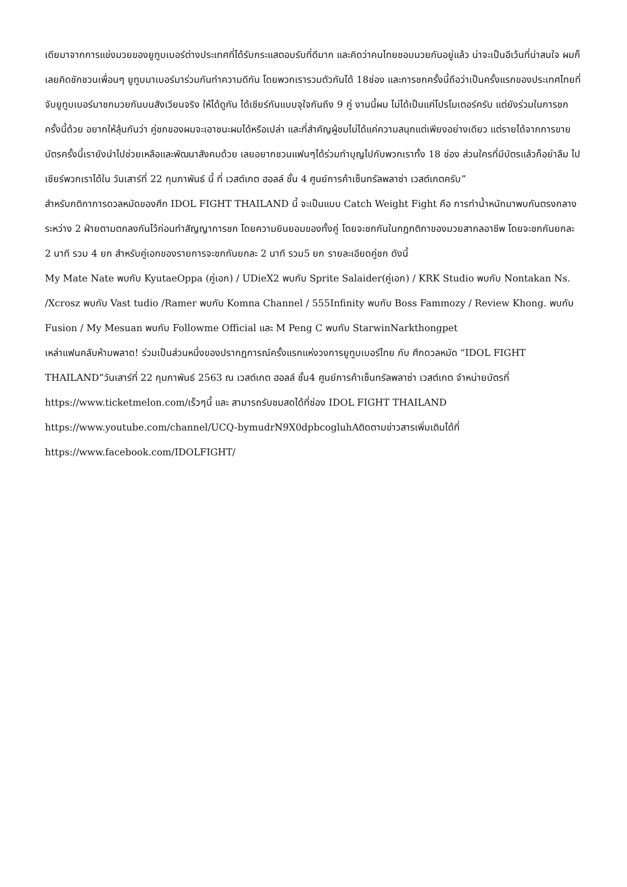เดียมาจากการแข่งมวยของยูทูบเบอร์ต่างประเทศที่ได้รับกระแสตอบรับที่ดีมาก และคิดว่าคนไทยชอบมวยกันอยู่แล้ว น่าจะเป็นอีเว้นที่น่าสนใจ ผมก็เลยคิดชักชวนเพื่อนๆ ยูทูบมาเบอร์มาร่วมกันทำความดีกัน โดยพวกเรารวมตัวกันได้ 18ช่อง และการชกครั้งนี้ถือว่าเป็นครั้งแรกของประเทศไทยที่จับยูทูบเบอร์มาชกมวยกันบนสังเวียนจริง ให้ได้ดูกัน ได้เชียร์กันแบบจุใจกันถึง 9 คู่ งานนี้ผม ไม่ได้เป็นแค่โปรโมเตอร์ครับ แต่ยังร่วมในการชกครั้งนี้ด้วย อยากให้ลุ้นกันว่า คู่ชกของผมจะเอาชนะผมได้หรือเปล่า และที่สำคัญผู้ชมไม่ได้แค่ความสนุกแต่เพียงอย่างเดียว แต่รายได้จากการขายบัตรครั้งนี้เรายังนำไปช่วยเหลือและพัฒนาสังคมด้วย เลยอยากชวนแฟนๆได้ร่วมทำบุญไปกับพวกเราทั้ง 18 ช่อง ส่วนใครที่มีบัตรแล้วก็อย่าลืม ไปเชียร์พวกเราได้ใน วันเสาร์ที่ 22 กุมภาพันธ์ นี้ ที่ เวสต์เกต ฮอลล์ ชั้น 4 ศูนย์การค้าเซ็นทรัลพลาซ่า เวสต์เกตครับ”
สำหรับกติกาการดวลหมัดของศึก IDOL FIGHT THAILAND นี้ จะเป็นแบบ Catch Weight Fight คือ การทำน้ำหนักมาพบกันตรงกลางระหว่าง 2 ฝ่ายตามตกลงกันไว้ก่อนทำสัญญาการชก โดยความยินยอมของทั้งคู่ โดยจะชกกันในกฎกติกาของมวยสากลอาชีพ โดยจะชกกันยกละ 2 นาที รวม 4 ยก สำหรับคู่เอกของรายการจะชกกันยกละ 2 นาที รวม5 ยก รายละเอียดคู่ชก ดังนี้
My Mate Nate พบกับ KyutaeOppa (คู่เอก) / UDieX2 พบกับ Sprite Salaider(คู่เอก) / KRK Studio พบกับ Nontakan Ns. /Xcrosz พบกับ Vast tudio /Ramer พบกับ Komna Channel / 555Infinity พบกับ Boss Fammozy / Review Khong. พบกับ Fusion / My Mesuan พบกับ Followme Official และ M Peng C พบกับ StarwinNarkthongpet
เหล่าแฟนคลับห้ามพลาด! ร่วมเป็นส่วนหนึ่งของปรากฏการณ์ครั้งแรกแห่งวงการยูทูบเบอร์ไทย กับ ศึกดวลหมัด “IDOL FIGHT THAILAND”วันเสาร์ที่ 22 กุมภาพันธ์ 2563 ณ เวสต์เกต ฮอลล์ ชั้น4 ศูนย์การค้าเซ็นทรัลพลาซ่า เวสต์เกต จำหน่ายบัตรที่ https://www.ticketmelon.com/เร็วๆนี้ และ สามารถรับชมสดได้ที่ช่อง IDOL FIGHT THAILAND https://www.youtube.com/channel/UCQ-bymudrN9X0dpbcogluhAติดตามข่าวสารเพิ่มเติมได้ที่ https://www.facebook.com/IDOLFIGHT/